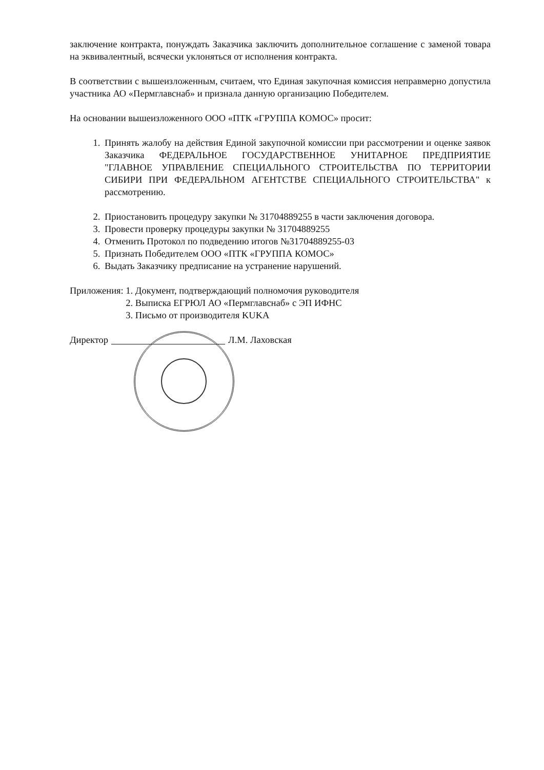заключение контракта, понуждать Заказчика заключить дополнительное соглашение с заменой товара на эквивалентный, всячески уклоняться от исполнения контракта.
В соответствии с вышеизложенным, считаем, что Единая закупочная комиссия неправмерно допустила участника АО «Пермглавснаб» и признала данную организацию Победителем.
На основании вышеизложенного ООО «ПТК «ГРУППА КОМОС» просит:
1. Принять жалобу на действия Единой закупочной комиссии при рассмотрении и оценке заявок Заказчика ФЕДЕРАЛЬНОЕ ГОСУДАРСТВЕННОЕ УНИТАРНОЕ ПРЕДПРИЯТИЕ "ГЛАВНОЕ УПРАВЛЕНИЕ СПЕЦИАЛЬНОГО СТРОИТЕЛЬСТВА ПО ТЕРРИТОРИИ СИБИРИ ПРИ ФЕДЕРАЛЬНОМ АГЕНТСТВЕ СПЕЦИАЛЬНОГО СТРОИТЕЛЬСТВА" к рассмотрению.
2. Приостановить процедуру закупки № 31704889255 в части заключения договора.
3. Провести проверку процедуры закупки № 31704889255
4. Отменить Протокол по подведению итогов №31704889255-03
5. Признать Победителем ООО «ПТК «ГРУППА КОМОС»
6. Выдать Заказчику предписание на устранение нарушений.
Приложения: 1. Документ, подтверждающий полномочия руководителя
2. Выписка ЕГРЮЛ АО «Пермглавснаб» с ЭП ИФНС
3. Письмо от производителя KUKA
Директор Л.М. Лаховская